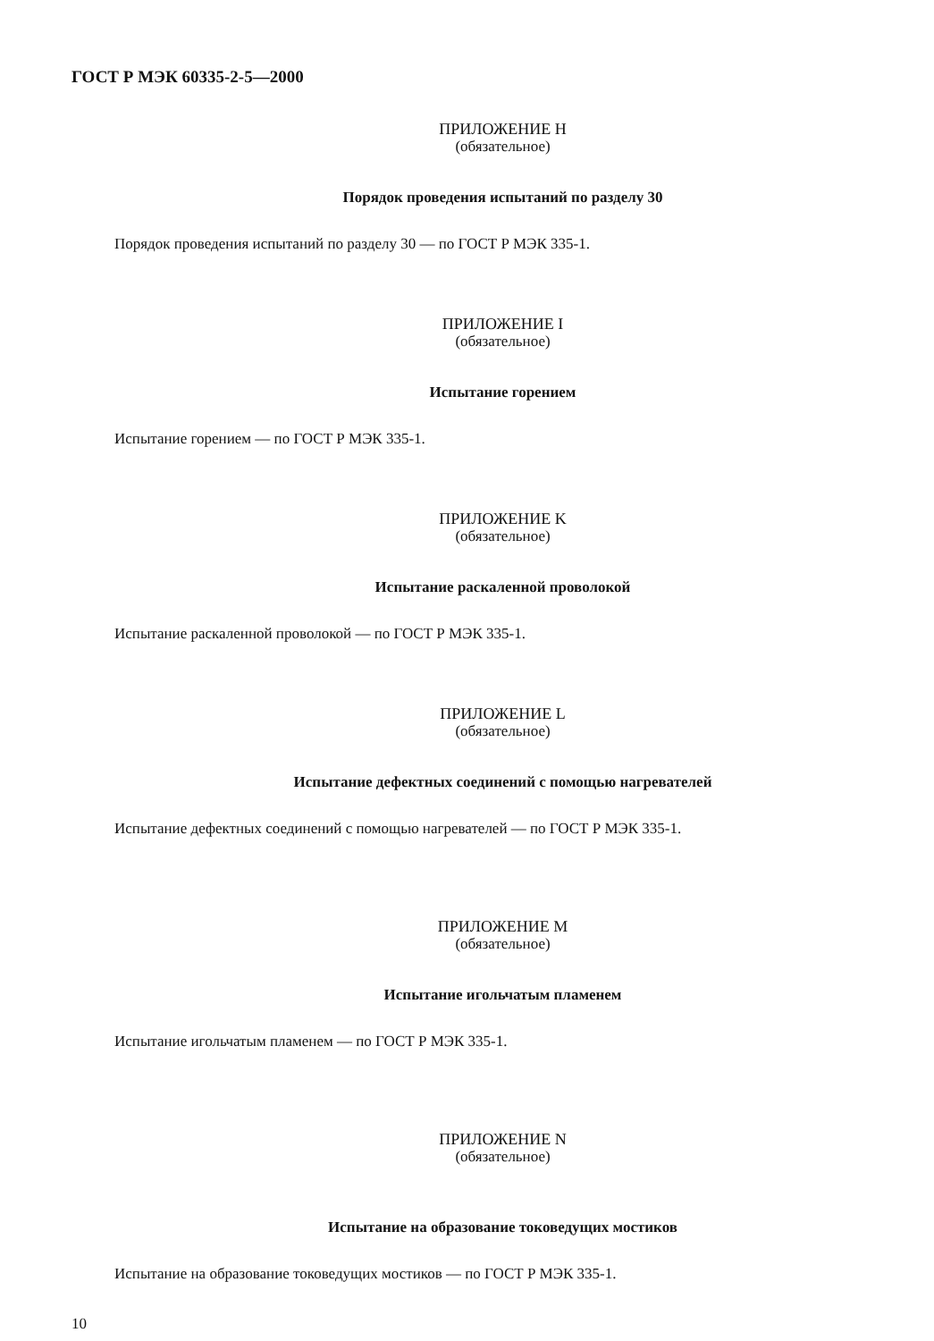ГОСТ Р МЭК 60335-2-5—2000
ПРИЛОЖЕНИЕ Н
(обязательное)
Порядок проведения испытаний по разделу 30
Порядок проведения испытаний по разделу 30 — по ГОСТ Р МЭК 335-1.
ПРИЛОЖЕНИЕ I
(обязательное)
Испытание горением
Испытание горением — по ГОСТ Р МЭК 335-1.
ПРИЛОЖЕНИЕ K
(обязательное)
Испытание раскаленной проволокой
Испытание раскаленной проволокой — по ГОСТ Р МЭК 335-1.
ПРИЛОЖЕНИЕ L
(обязательное)
Испытание дефектных соединений с помощью нагревателей
Испытание дефектных соединений с помощью нагревателей — по ГОСТ Р МЭК 335-1.
ПРИЛОЖЕНИЕ M
(обязательное)
Испытание игольчатым пламенем
Испытание игольчатым пламенем — по ГОСТ Р МЭК 335-1.
ПРИЛОЖЕНИЕ N
(обязательное)
Испытание на образование токоведущих мостиков
Испытание на образование токоведущих мостиков — по ГОСТ Р МЭК 335-1.
10